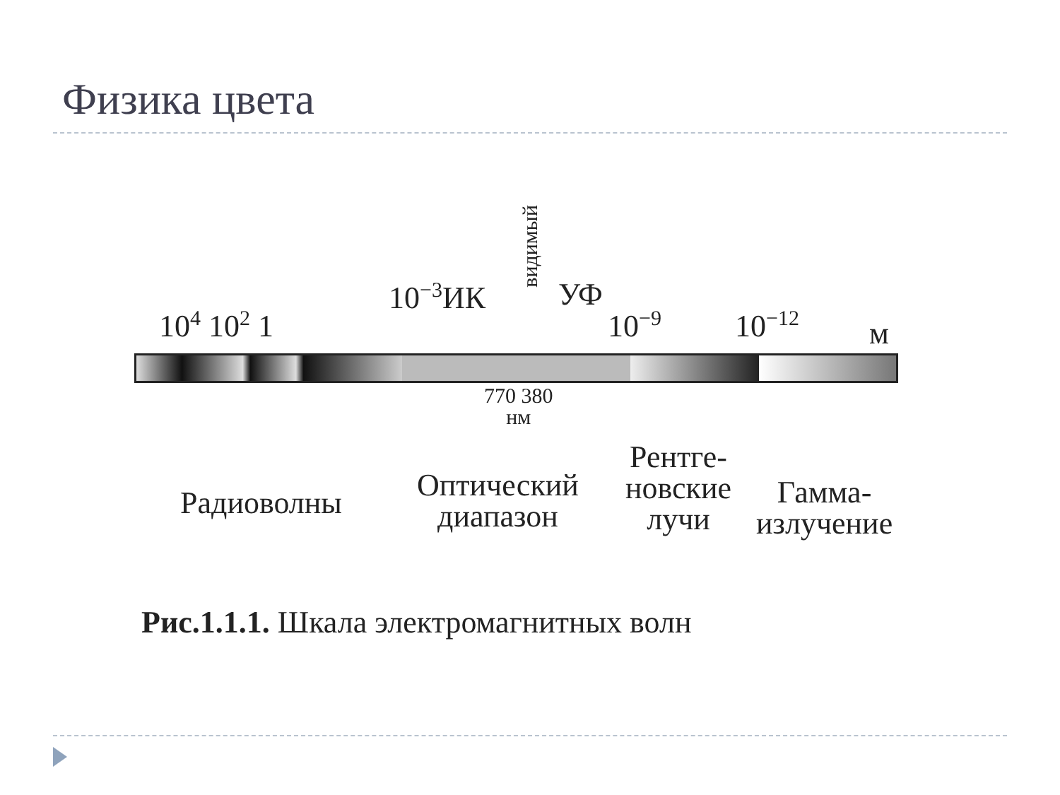Физика цвета
10<sup>4</sup> 10<sup>2</sup> 1
10<sup>−3</sup>ИК
видимый
УФ
10<sup>−9</sup> 10<sup>−12</sup> м
770 380
нм
Радиоволны
Оптический
диапазон
Рентге-
новские
лучи
Гамма-
излучение
Рис.1.1.1. Шкала электромагнитных волн